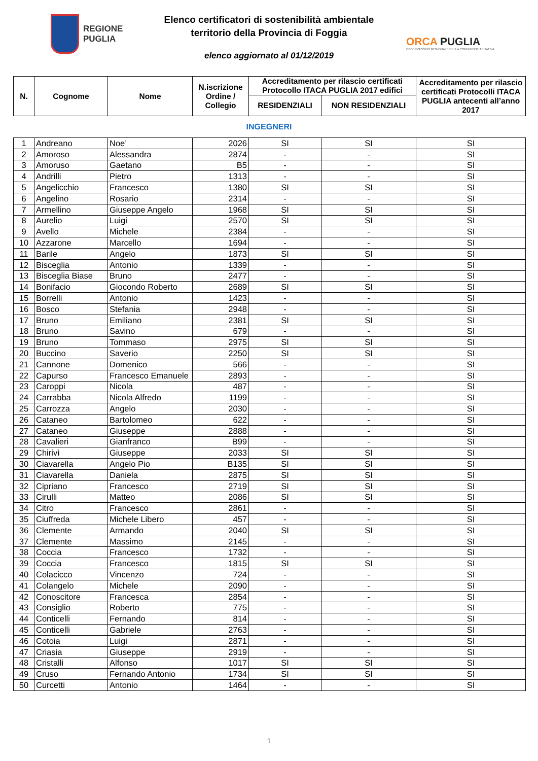REGIONE
PUGLIA
Elenco certificatori di sostenibilità ambientale
territorio della Provincia di Foggia
elenco aggiornato al 01/12/2019
ORCA PUGLIA
OSSERVATORIO REGIONALE DELLA CONDIZIONE ABITATIVA
| N. | Cognome | Nome | N.iscrizione Ordine / Collegio | Accreditamento per rilascio certificati Protocollo ITACA PUGLIA 2017 edifici | | Accreditamento per rilascio certificati Protocolli ITACA PUGLIA antecenti all’anno 2017 |
| --- | --- | --- | --- | --- | --- | --- |
| | | | | RESIDENZIALI | NON RESIDENZIALI | |
INGEGNERI
| 1 | Andreano | Noe’ | 2026 | SI | SI | SI |
| 2 | Amoroso | Alessandra | 2874 | - | - | SI |
| 3 | Amoruso | Gaetano | B5 | - | - | SI |
| 4 | Andrilli | Pietro | 1313 | - | - | SI |
| 5 | Angelicchio | Francesco | 1380 | SI | SI | SI |
| 6 | Angelino | Rosario | 2314 | - | - | SI |
| 7 | Armellino | Giuseppe Angelo | 1968 | SI | SI | SI |
| 8 | Aurelio | Luigi | 2570 | SI | SI | SI |
| 9 | Avello | Michele | 2384 | - | - | SI |
| 10 | Azzarone | Marcello | 1694 | - | - | SI |
| 11 | Barile | Angelo | 1873 | SI | SI | SI |
| 12 | Bisceglia | Antonio | 1339 | - | - | SI |
| 13 | Bisceglia Biase | Bruno | 2477 | - | - | SI |
| 14 | Bonifacio | Giocondo Roberto | 2689 | SI | SI | SI |
| 15 | Borrelli | Antonio | 1423 | - | - | SI |
| 16 | Bosco | Stefania | 2948 | - | - | SI |
| 17 | Bruno | Emiliano | 2381 | SI | SI | SI |
| 18 | Bruno | Savino | 679 | - | - | SI |
| 19 | Bruno | Tommaso | 2975 | SI | SI | SI |
| 20 | Buccino | Saverio | 2250 | SI | SI | SI |
| 21 | Cannone | Domenico | 566 | - | - | SI |
| 22 | Capurso | Francesco Emanuele | 2893 | - | - | SI |
| 23 | Caroppi | Nicola | 487 | - | - | SI |
| 24 | Carrabba | Nicola Alfredo | 1199 | - | - | SI |
| 25 | Carrozza | Angelo | 2030 | - | - | SI |
| 26 | Cataneo | Bartolomeo | 622 | - | - | SI |
| 27 | Cataneo | Giuseppe | 2888 | - | - | SI |
| 28 | Cavalieri | Gianfranco | B99 | - | - | SI |
| 29 | Chirivì | Giuseppe | 2033 | SI | SI | SI |
| 30 | Ciavarella | Angelo Pio | B135 | SI | SI | SI |
| 31 | Ciavarella | Daniela | 2875 | SI | SI | SI |
| 32 | Cipriano | Francesco | 2719 | SI | SI | SI |
| 33 | Cirulli | Matteo | 2086 | SI | SI | SI |
| 34 | Citro | Francesco | 2861 | - | - | SI |
| 35 | Ciuffreda | Michele Libero | 457 | - | - | SI |
| 36 | Clemente | Armando | 2040 | SI | SI | SI |
| 37 | Clemente | Massimo | 2145 | - | - | SI |
| 38 | Coccia | Francesco | 1732 | - | - | SI |
| 39 | Coccia | Francesco | 1815 | SI | SI | SI |
| 40 | Colacicco | Vincenzo | 724 | - | - | SI |
| 41 | Colangelo | Michele | 2090 | - | - | SI |
| 42 | Conoscitore | Francesca | 2854 | - | - | SI |
| 43 | Consiglio | Roberto | 775 | - | - | SI |
| 44 | Conticelli | Fernando | 814 | - | - | SI |
| 45 | Conticelli | Gabriele | 2763 | - | - | SI |
| 46 | Cotoia | Luigi | 2871 | - | - | SI |
| 47 | Criasia | Giuseppe | 2919 | - | - | SI |
| 48 | Cristalli | Alfonso | 1017 | SI | SI | SI |
| 49 | Cruso | Fernando Antonio | 1734 | SI | SI | SI |
| 50 | Curcetti | Antonio | 1464 | - | - | SI |
1